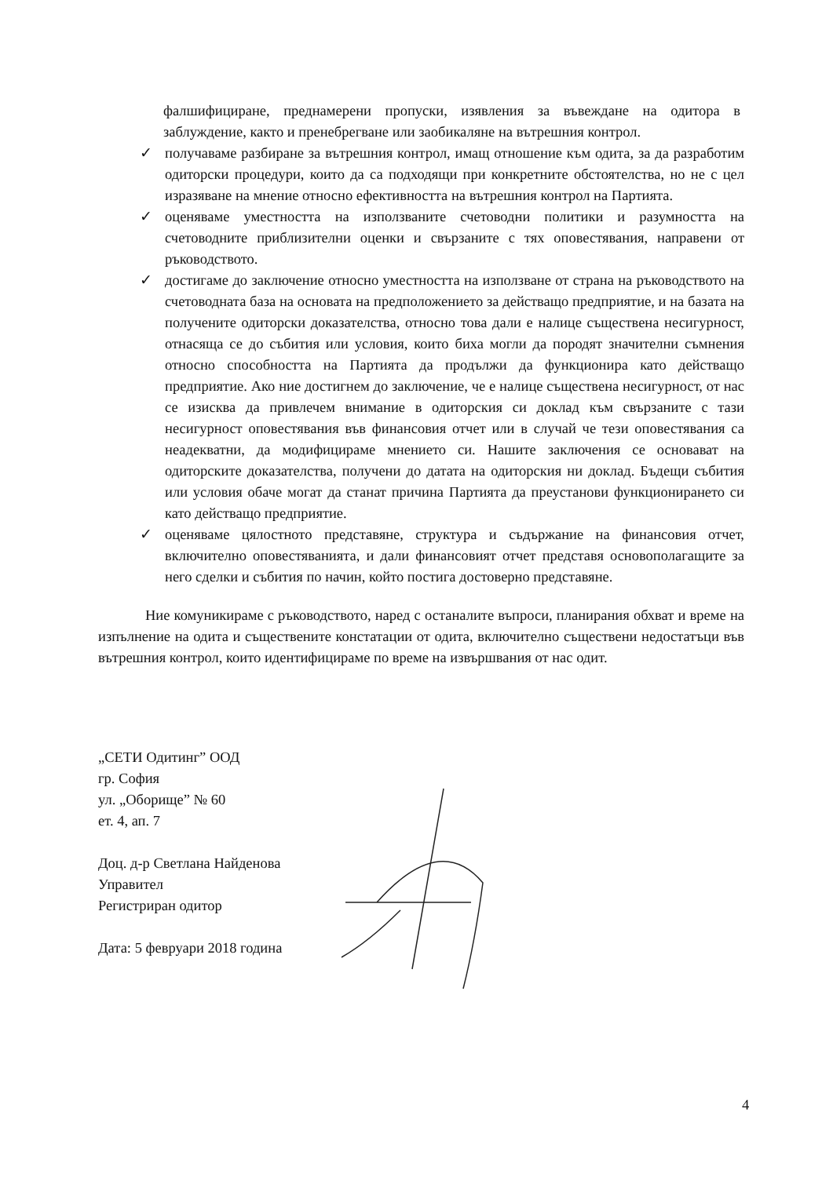фалшифициране, преднамерени пропуски, изявления за въвеждане на одитора в заблуждение, както и пренебрегване или заобикаляне на вътрешния контрол.
✓ получаваме разбиране за вътрешния контрол, имащ отношение към одита, за да разработим одиторски процедури, които да са подходящи при конкретните обстоятелства, но не с цел изразяване на мнение относно ефективността на вътрешния контрол на Партията.
✓ оценяваме уместността на използваните счетоводни политики и разумността на счетоводните приблизителни оценки и свързаните с тях оповестявания, направени от ръководството.
✓ достигаме до заключение относно уместността на използване от страна на ръководството на счетоводната база на основата на предположението за действащо предприятие, и на базата на получените одиторски доказателства, относно това дали е налице съществена несигурност, отнасяща се до събития или условия, които биха могли да породят значителни съмнения относно способността на Партията да продължи да функционира като действащо предприятие. Ако ние достигнем до заключение, че е налице съществена несигурност, от нас се изисква да привлечем внимание в одиторския си доклад към свързаните с тази несигурност оповестявания във финансовия отчет или в случай че тези оповестявания са неадекватни, да модифицираме мнението си. Нашите заключения се основават на одиторските доказателства, получени до датата на одиторския ни доклад. Бъдещи събития или условия обаче могат да станат причина Партията да преустанови функционирането си като действащо предприятие.
✓ оценяваме цялостното представяне, структура и съдържание на финансовия отчет, включително оповестяванията, и дали финансовият отчет представя основополагащите за него сделки и събития по начин, който постига достоверно представяне.
Ние комуникираме с ръководството, наред с останалите въпроси, планирания обхват и време на изпълнение на одита и съществените констатации от одита, включително съществени недостатъци във вътрешния контрол, които идентифицираме по време на извършвания от нас одит.
„СЕТИ Одитинг” ООД
гр. София
ул. „Оборище” № 60
ет. 4, ап. 7
Доц. д-р Светлана Найденова
Управител
Регистриран одитор
Дата: 5 февруари 2018 година
4